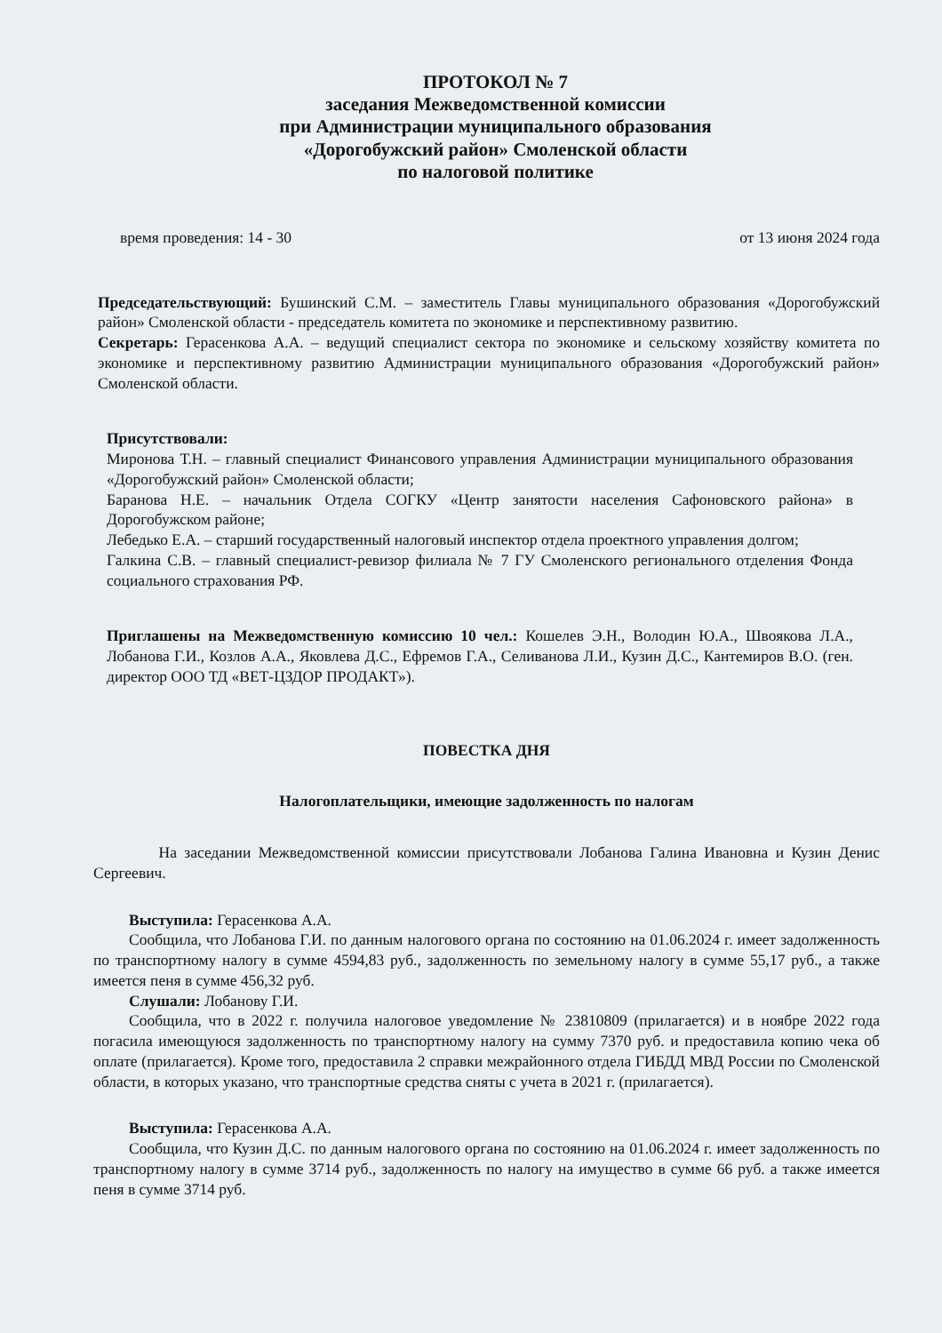ПРОТОКОЛ № 7
заседания Межведомственной комиссии
при Администрации муниципального образования
«Дорогобужский район» Смоленской области
по налоговой политике
время проведения: 14 - 30 от 13 июня 2024 года
Председательствующий: Бушинский С.М. – заместитель Главы муниципального образования «Дорогобужский район» Смоленской области - председатель комитета по экономике и перспективному развитию.
Секретарь: Герасенкова А.А. – ведущий специалист сектора по экономике и сельскому хозяйству комитета по экономике и перспективному развитию Администрации муниципального образования «Дорогобужский район» Смоленской области.
Присутствовали:
Миронова Т.Н. – главный специалист Финансового управления Администрации муниципального образования «Дорогобужский район» Смоленской области;
Баранова Н.Е. – начальник Отдела СОГКУ «Центр занятости населения Сафоновского района» в Дорогобужском районе;
Лебедько Е.А. – старший государственный налоговый инспектор отдела проектного управления долгом;
Галкина С.В. – главный специалист-ревизор филиала № 7 ГУ Смоленского регионального отделения Фонда социального страхования РФ.
Приглашены на Межведомственную комиссию 10 чел.: Кошелев Э.Н., Володин Ю.А., Швоякова Л.А., Лобанова Г.И., Козлов А.А., Яковлева Д.С., Ефремов Г.А., Селиванова Л.И., Кузин Д.С., Кантемиров В.О. (ген. директор ООО ТД «ВЕТ-ЦЗДОР ПРОДАКТ»).
ПОВЕСТКА ДНЯ
Налогоплательщики, имеющие задолженность по налогам
На заседании Межведомственной комиссии присутствовали Лобанова Галина Ивановна и Кузин Денис Сергеевич.
Выступила: Герасенкова А.А.
Сообщила, что Лобанова Г.И. по данным налогового органа по состоянию на 01.06.2024 г. имеет задолженность по транспортному налогу в сумме 4594,83 руб., задолженность по земельному налогу в сумме 55,17 руб., а также имеется пеня в сумме 456,32 руб.
Слушали: Лобанову Г.И.
Сообщила, что в 2022 г. получила налоговое уведомление № 23810809 (прилагается) и в ноябре 2022 года погасила имеющуюся задолженность по транспортному налогу на сумму 7370 руб. и предоставила копию чека об оплате (прилагается). Кроме того, предоставила 2 справки межрайонного отдела ГИБДД МВД России по Смоленской области, в которых указано, что транспортные средства сняты с учета в 2021 г. (прилагается).
Выступила: Герасенкова А.А.
Сообщила, что Кузин Д.С. по данным налогового органа по состоянию на 01.06.2024 г. имеет задолженность по транспортному налогу в сумме 3714 руб., задолженность по налогу на имущество в сумме 66 руб. а также имеется пеня в сумме 3714 руб.